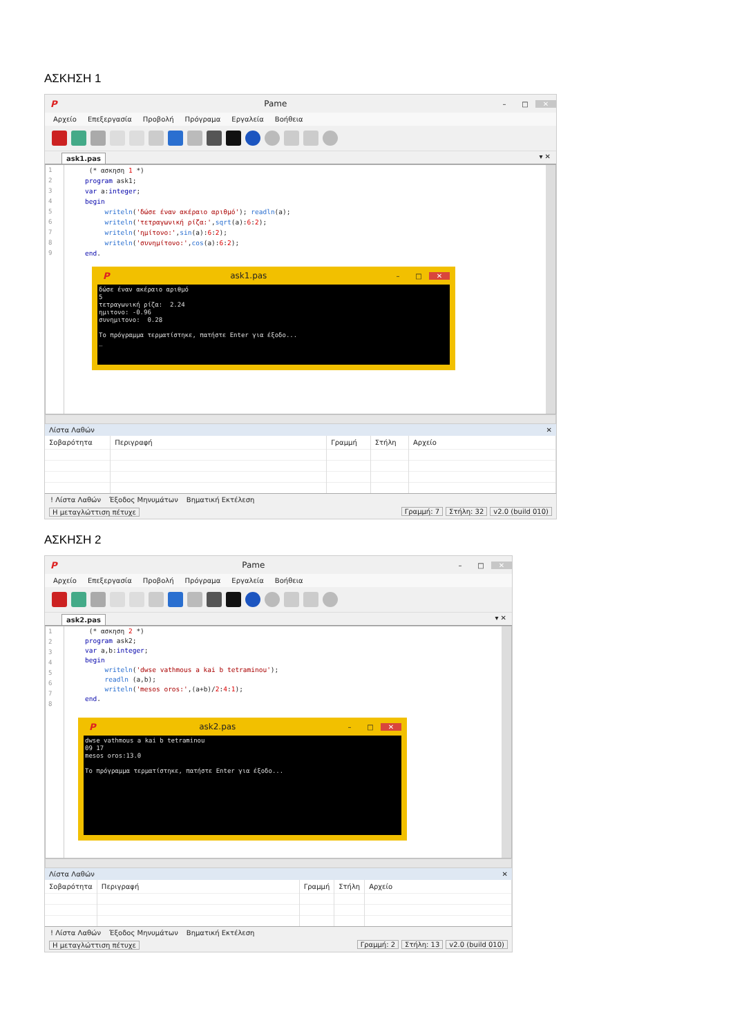ΑΣΚΗΣΗ 1
P Pame – □ ✕
Αρχείο Επεξεργασία Προβολή Πρόγραμα Εργαλεία Βοήθεια
ask1.pas ▾ ✕
1
2
3
4
5
6
7
8
9
(* ασκηση 1 *) program ask1; var a:integer; begin writeln('δώσε έναν ακέραιο αριθμό'); readln(a); writeln('τετραγωνική ρίζα:',sqrt(a):6:2); writeln('ημίτονο:',sin(a):6:2); writeln('συνημίτονο:',cos(a):6:2); end.
Pask1.pas – □ ✕
δώσε έναν ακέραιο αριθμό 5 τετραγωνική ρίζα: 2.24 ημιτονο: -0.96 συνημιτονο: 0.28 Το πρόγραμμα τερματίστηκε, πατήστε Enter για έξοδο... _
Λίστα Λαθών ✕
| Σοβαρότητα | Περιγραφή | Γραμμή | Στήλη | Αρχείο |
| --- | --- | --- | --- | --- |
! Λίστα Λαθών Έξοδος Μηνυμάτων Βηματική Εκτέλεση
Η μεταγλώττιση πέτυχε Γραμμή: 7 Στήλη: 32 v2.0 (build 010)
ΑΣΚΗΣΗ 2
P Pame – □ ✕
Αρχείο Επεξεργασία Προβολή Πρόγραμα Εργαλεία Βοήθεια
ask2.pas ▾ ✕
1
2
3
4
5
6
7
8
(* ασκηση 2 *) program ask2; var a,b:integer; begin writeln('dwse vathmous a kai b tetraminou'); readln (a,b); writeln('mesos oros:',(a+b)/2:4:1); end.
Pask2.pas – □ ✕
dwse vathmous a kai b tetraminou 09 17 mesos oros:13.0 Το πρόγραμμα τερματίστηκε, πατήστε Enter για έξοδο...
Λίστα Λαθών ✕
| Σοβαρότητα | Περιγραφή | Γραμμή | Στήλη | Αρχείο |
| --- | --- | --- | --- | --- |
! Λίστα Λαθών Έξοδος Μηνυμάτων Βηματική Εκτέλεση
Η μεταγλώττιση πέτυχε Γραμμή: 2 Στήλη: 13 v2.0 (build 010)